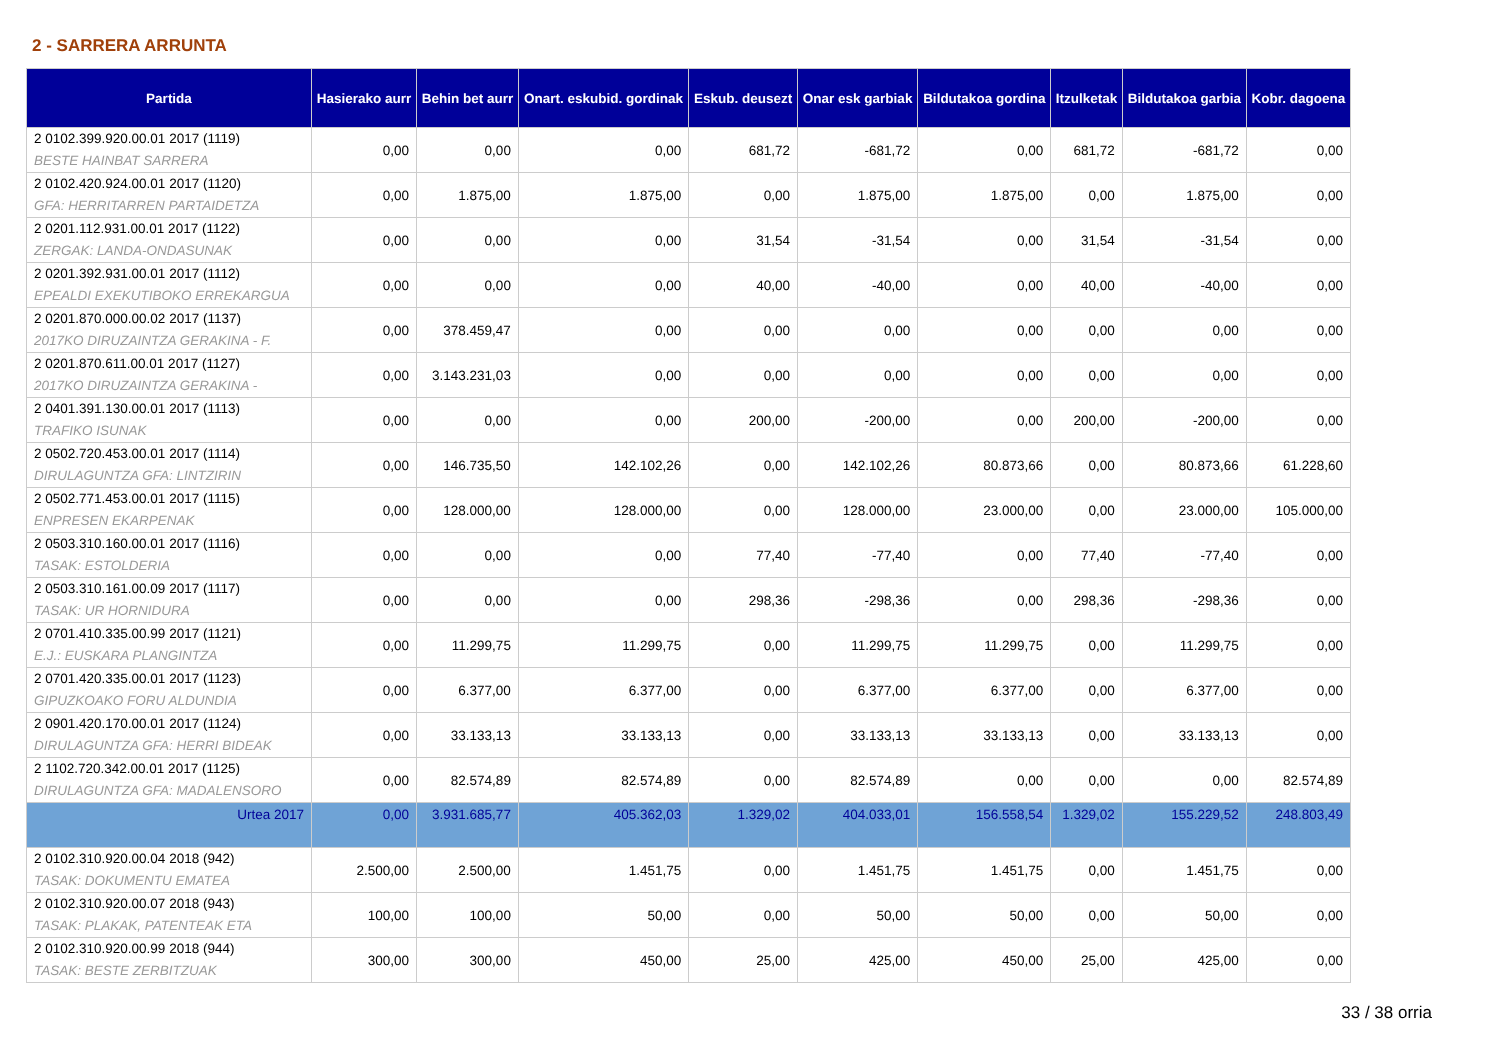2 - SARRERA ARRUNTA
| Partida | Hasierako aurr | Behin bet aurr | Onart. eskubid. gordinak | Eskub. deusezt | Onar esk garbiak | Bildutakoa gordina | Itzulketak | Bildutakoa garbia | Kobr. dagoena |
| --- | --- | --- | --- | --- | --- | --- | --- | --- | --- |
| 2 0102.399.920.00.01 2017 (1119) BESTE HAINBAT SARRERA | 0,00 | 0,00 | 0,00 | 681,72 | -681,72 | 0,00 | 681,72 | -681,72 | 0,00 |
| 2 0102.420.924.00.01 2017 (1120) GFA: HERRITARREN PARTAIDETZA | 0,00 | 1.875,00 | 1.875,00 | 0,00 | 1.875,00 | 1.875,00 | 0,00 | 1.875,00 | 0,00 |
| 2 0201.112.931.00.01 2017 (1122) ZERGAK: LANDA-ONDASUNAK | 0,00 | 0,00 | 0,00 | 31,54 | -31,54 | 0,00 | 31,54 | -31,54 | 0,00 |
| 2 0201.392.931.00.01 2017 (1112) EPEALDI EXEKUTIBOKO ERREKARGUA | 0,00 | 0,00 | 0,00 | 40,00 | -40,00 | 0,00 | 40,00 | -40,00 | 0,00 |
| 2 0201.870.000.00.02 2017 (1137) 2017KO DIRUZAINTZA GERAKINA - F. | 0,00 | 378.459,47 | 0,00 | 0,00 | 0,00 | 0,00 | 0,00 | 0,00 | 0,00 |
| 2 0201.870.611.00.01 2017 (1127) 2017KO DIRUZAINTZA GERAKINA - | 0,00 | 3.143.231,03 | 0,00 | 0,00 | 0,00 | 0,00 | 0,00 | 0,00 | 0,00 |
| 2 0401.391.130.00.01 2017 (1113) TRAFIKO ISUNAK | 0,00 | 0,00 | 0,00 | 200,00 | -200,00 | 0,00 | 200,00 | -200,00 | 0,00 |
| 2 0502.720.453.00.01 2017 (1114) DIRULAGUNTZA GFA: LINTZIRIN | 0,00 | 146.735,50 | 142.102,26 | 0,00 | 142.102,26 | 80.873,66 | 0,00 | 80.873,66 | 61.228,60 |
| 2 0502.771.453.00.01 2017 (1115) ENPRESEN EKARPENAK | 0,00 | 128.000,00 | 128.000,00 | 0,00 | 128.000,00 | 23.000,00 | 0,00 | 23.000,00 | 105.000,00 |
| 2 0503.310.160.00.01 2017 (1116) TASAK: ESTOLDERIA | 0,00 | 0,00 | 0,00 | 77,40 | -77,40 | 0,00 | 77,40 | -77,40 | 0,00 |
| 2 0503.310.161.00.09 2017 (1117) TASAK: UR HORNIDURA | 0,00 | 0,00 | 0,00 | 298,36 | -298,36 | 0,00 | 298,36 | -298,36 | 0,00 |
| 2 0701.410.335.00.99 2017 (1121) E.J.: EUSKARA PLANGINTZA | 0,00 | 11.299,75 | 11.299,75 | 0,00 | 11.299,75 | 11.299,75 | 0,00 | 11.299,75 | 0,00 |
| 2 0701.420.335.00.01 2017 (1123) GIPUZKOAKO FORU ALDUNDIA | 0,00 | 6.377,00 | 6.377,00 | 0,00 | 6.377,00 | 6.377,00 | 0,00 | 6.377,00 | 0,00 |
| 2 0901.420.170.00.01 2017 (1124) DIRULAGUNTZA GFA: HERRI BIDEAK | 0,00 | 33.133,13 | 33.133,13 | 0,00 | 33.133,13 | 33.133,13 | 0,00 | 33.133,13 | 0,00 |
| 2 1102.720.342.00.01 2017 (1125) DIRULAGUNTZA GFA: MADALENSORO | 0,00 | 82.574,89 | 82.574,89 | 0,00 | 82.574,89 | 0,00 | 0,00 | 0,00 | 82.574,89 |
| Urtea 2017 | 0,00 | 3.931.685,77 | 405.362,03 | 1.329,02 | 404.033,01 | 156.558,54 | 1.329,02 | 155.229,52 | 248.803,49 |
| 2 0102.310.920.00.04 2018 (942) TASAK: DOKUMENTU EMATEA | 2.500,00 | 2.500,00 | 1.451,75 | 0,00 | 1.451,75 | 1.451,75 | 0,00 | 1.451,75 | 0,00 |
| 2 0102.310.920.00.07 2018 (943) TASAK: PLAKAK, PATENTEAK ETA | 100,00 | 100,00 | 50,00 | 0,00 | 50,00 | 50,00 | 0,00 | 50,00 | 0,00 |
| 2 0102.310.920.00.99 2018 (944) TASAK: BESTE ZERBITZUAK | 300,00 | 300,00 | 450,00 | 25,00 | 425,00 | 450,00 | 25,00 | 425,00 | 0,00 |
33 / 38 orria